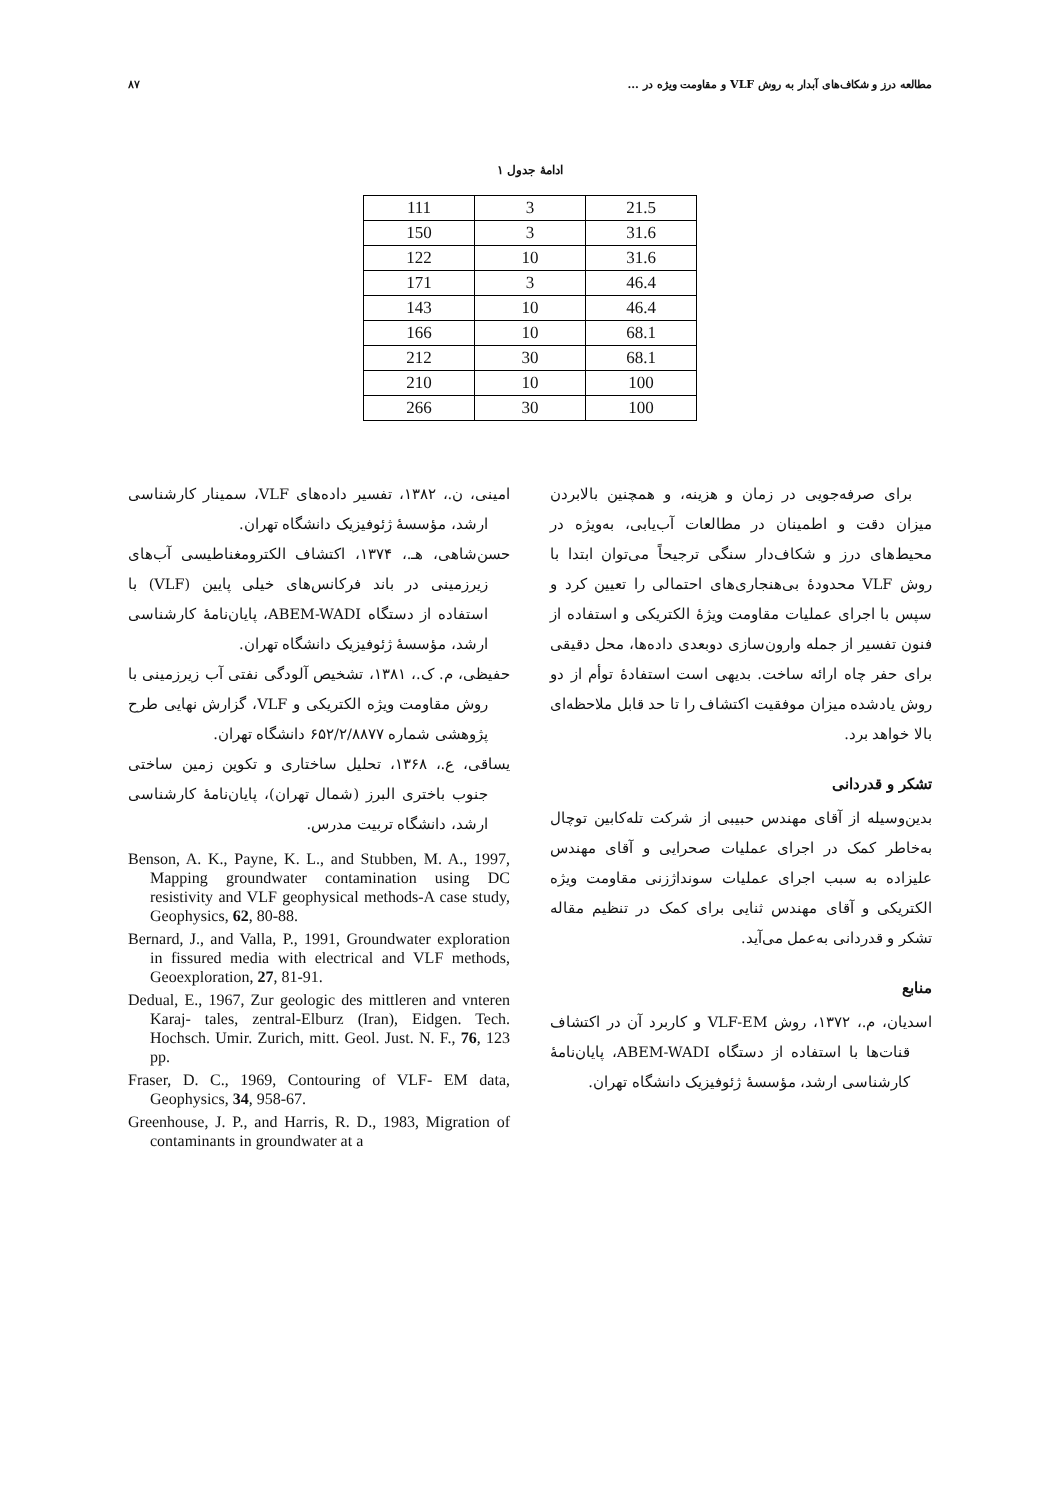مطالعه درز و شکاف‌های آبدار به روش VLF و مقاومت ویژه در ... ۸۷
ادامهٔ جدول ۱
| 111 | 3 | 21.5 |
| 150 | 3 | 31.6 |
| 122 | 10 | 31.6 |
| 171 | 3 | 46.4 |
| 143 | 10 | 46.4 |
| 166 | 10 | 68.1 |
| 212 | 30 | 68.1 |
| 210 | 10 | 100 |
| 266 | 30 | 100 |
برای صرفه‌جویی در زمان و هزینه، و همچنین بالابردن میزان دقت و اطمینان در مطالعات آب‌یابی، به‌ویژه در محیط‌های درز و شکاف‌دار سنگی ترجیحاً می‌توان ابتدا با روش VLF محدودهٔ بی‌هنجاری‌های احتمالی را تعیین کرد و سپس با اجرای عملیات مقاومت ویژهٔ الکتریکی و استفاده از فنون تفسیر از جمله وارون‌سازی دوبعدی داده‌ها، محل دقیقی برای حفر چاه ارائه ساخت. بدیهی است استفادهٔ توأم از دو روش یادشده میزان موفقیت اکتشاف را تا حد قابل ملاحظه‌ای بالا خواهد برد.
تشکر و قدردانی
بدین‌وسیله از آقای مهندس حبیبی از شرکت تله‌کابین توچال به‌خاطر کمک در اجرای عملیات صحرایی و آقای مهندس علیزاده به سبب اجرای عملیات سونداژزنی مقاومت ویژه الکتریکی و آقای مهندس ثنایی برای کمک در تنظیم مقاله تشکر و قدردانی به‌عمل می‌آید.
منابع
اسدیان، م.، ۱۳۷۲، روش VLF-EM و کاربرد آن در اکتشاف قنات‌ها با استفاده از دستگاه ABEM-WADI، پایان‌نامهٔ کارشناسی ارشد، مؤسسهٔ ژئوفیزیک دانشگاه تهران.
امینی، ن.، ۱۳۸۲، تفسیر داده‌های VLF، سمینار کارشناسی ارشد، مؤسسهٔ ژئوفیزیک دانشگاه تهران.
حسن‌شاهی، هـ.، ۱۳۷۴، اکتشاف الکترومغناطیسی آب‌های زیرزمینی در باند فرکانس‌های خیلی پایین (VLF) با استفاده از دستگاه ABEM-WADI، پایان‌نامهٔ کارشناسی ارشد، مؤسسهٔ ژئوفیزیک دانشگاه تهران.
حفیظی، م. ک.، ۱۳۸۱، تشخیص آلودگی نفتی آب زیرزمینی با روش مقاومت ویژه الکتریکی و VLF، گزارش نهایی طرح پژوهشی شماره ۶۵۲/۲/۸۸۷۷ دانشگاه تهران.
یساقی، ع.، ۱۳۶۸، تحلیل ساختاری و تکوین زمین ساختی جنوب باختری البرز (شمال تهران)، پایان‌نامهٔ کارشناسی ارشد، دانشگاه تربیت مدرس.
Benson, A. K., Payne, K. L., and Stubben, M. A., 1997, Mapping groundwater contamination using DC resistivity and VLF geophysical methods-A case study, Geophysics, 62, 80-88.
Bernard, J., and Valla, P., 1991, Groundwater exploration in fissured media with electrical and VLF methods, Geoexploration, 27, 81-91.
Dedual, E., 1967, Zur geologic des mittleren and vnteren Karaj- tales, zentral-Elburz (Iran), Eidgen. Tech. Hochsch. Umir. Zurich, mitt. Geol. Just. N. F., 76, 123 pp.
Fraser, D. C., 1969, Contouring of VLF- EM data, Geophysics, 34, 958-67.
Greenhouse, J. P., and Harris, R. D., 1983, Migration of contaminants in groundwater at a